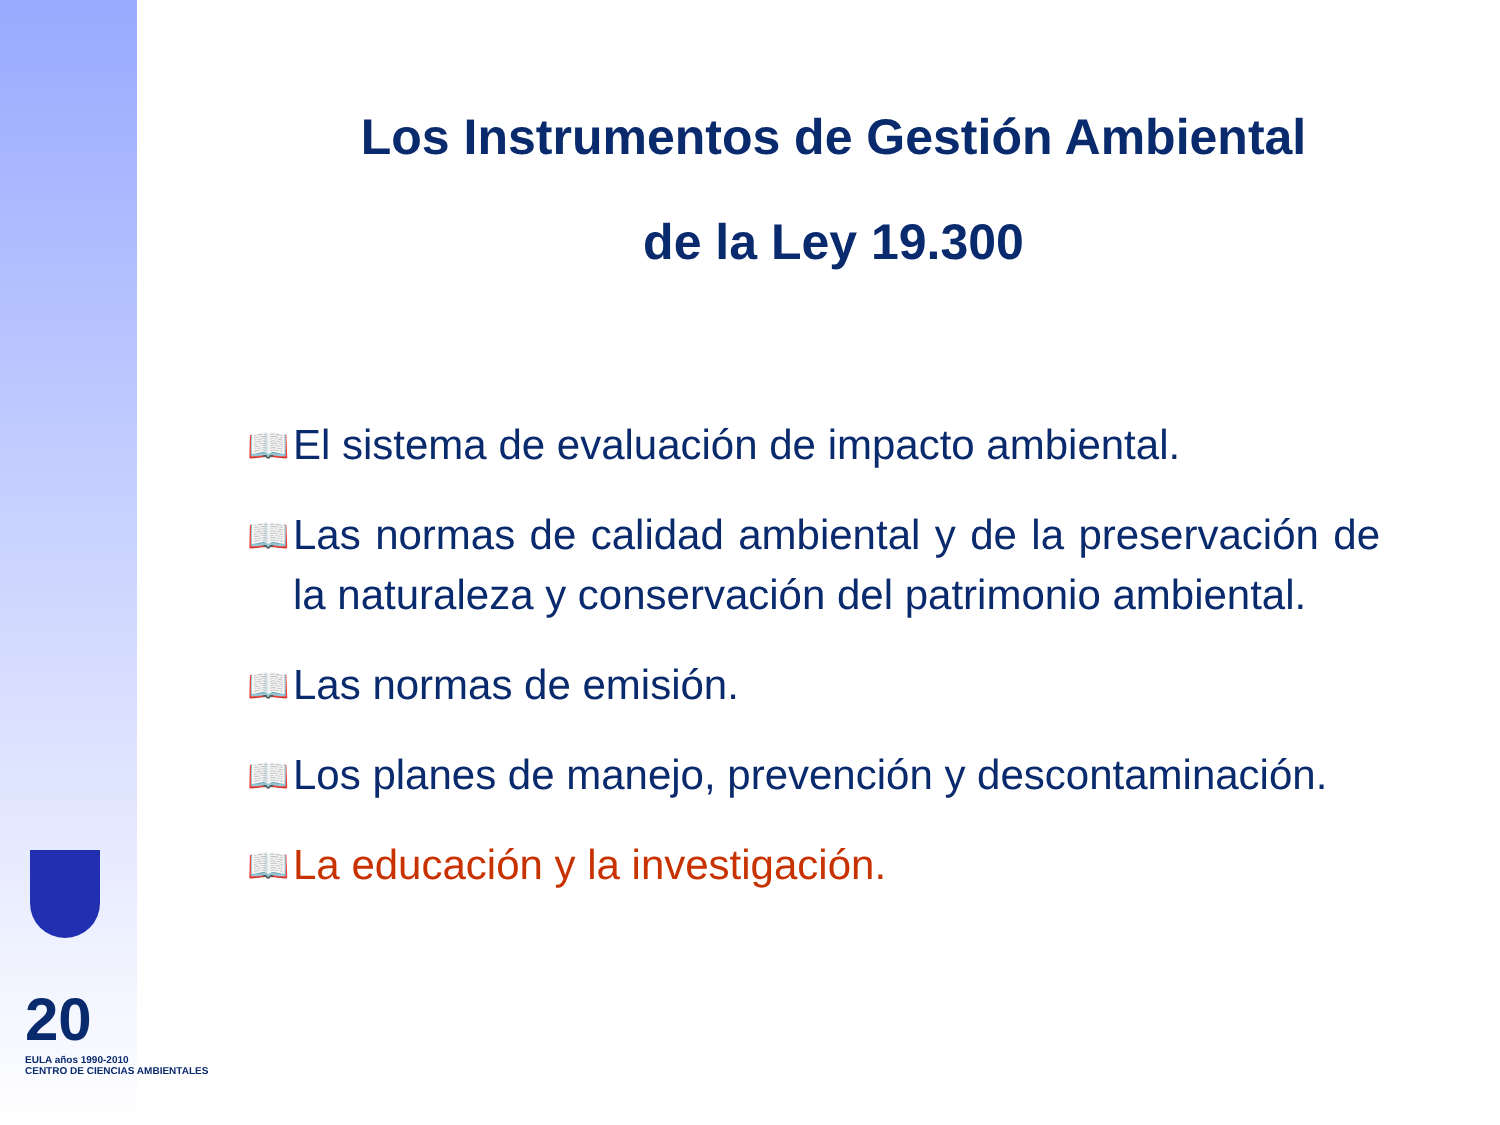20
EULA años 1990-2010
CENTRO DE CIENCIAS AMBIENTALES
Los Instrumentos de Gestión Ambiental
de la Ley 19.300
📖 El sistema de evaluación de impacto ambiental.
📖 Las normas de calidad ambiental y de la preservación de la naturaleza y conservación del patrimonio ambiental.
📖 Las normas de emisión.
📖 Los planes de manejo, prevención y descontaminación.
📖 La educación y la investigación.